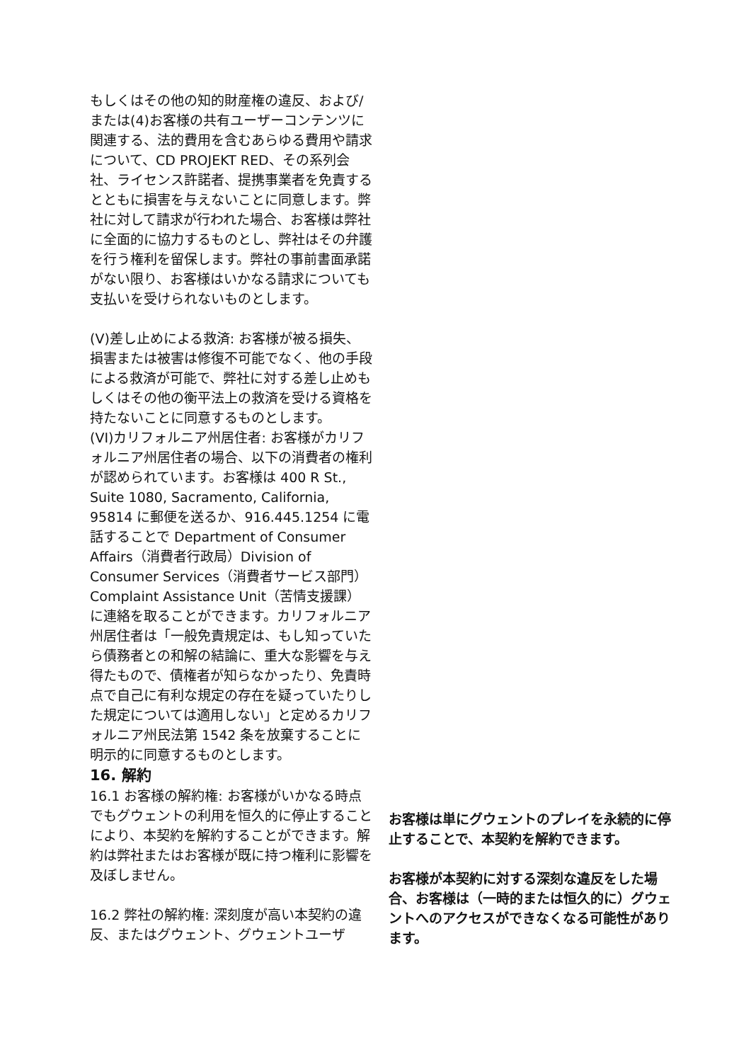もしくはその他の知的財産権の違反、および/または(4)お客様の共有ユーザーコンテンツに関連する、法的費用を含むあらゆる費用や請求について、CD PROJEKT RED、その系列会社、ライセンス許諾者、提携事業者を免責するとともに損害を与えないことに同意します。弊社に対して請求が行われた場合、お客様は弊社に全面的に協力するものとし、弊社はその弁護を行う権利を留保します。弊社の事前書面承諾がない限り、お客様はいかなる請求についても支払いを受けられないものとします。
(V)差し止めによる救済: お客様が被る損失、損害または被害は修復不可能でなく、他の手段による救済が可能で、弊社に対する差し止めもしくはその他の衡平法上の救済を受ける資格を持たないことに同意するものとします。
(VI)カリフォルニア州居住者: お客様がカリフォルニア州居住者の場合、以下の消費者の権利が認められています。お客様は 400 R St., Suite 1080, Sacramento, California, 95814 に郵便を送るか、916.445.1254 に電話することで Department of Consumer Affairs（消費者行政局）Division of Consumer Services（消費者サービス部門）Complaint Assistance Unit（苦情支援課）に連絡を取ることができます。カリフォルニア州居住者は「一般免責規定は、もし知っていたら債務者との和解の結論に、重大な影響を与え得たもので、債権者が知らなかったり、免責時点で自己に有利な規定の存在を疑っていたりした規定については適用しない」と定めるカリフォルニア州民法第 1542 条を放棄することに明示的に同意するものとします。
16. 解約
16.1 お客様の解約権: お客様がいかなる時点でもグウェントの利用を恒久的に停止することにより、本契約を解約することができます。解約は弊社またはお客様が既に持つ権利に影響を及ぼしません。
16.2 弊社の解約権: 深刻度が高い本契約の違反、またはグウェント、グウェントユーザ
お客様は単にグウェントのプレイを永続的に停止することで、本契約を解約できます。
お客様が本契約に対する深刻な違反をした場合、お客様は（一時的または恒久的に）グウェントへのアクセスができなくなる可能性があります。